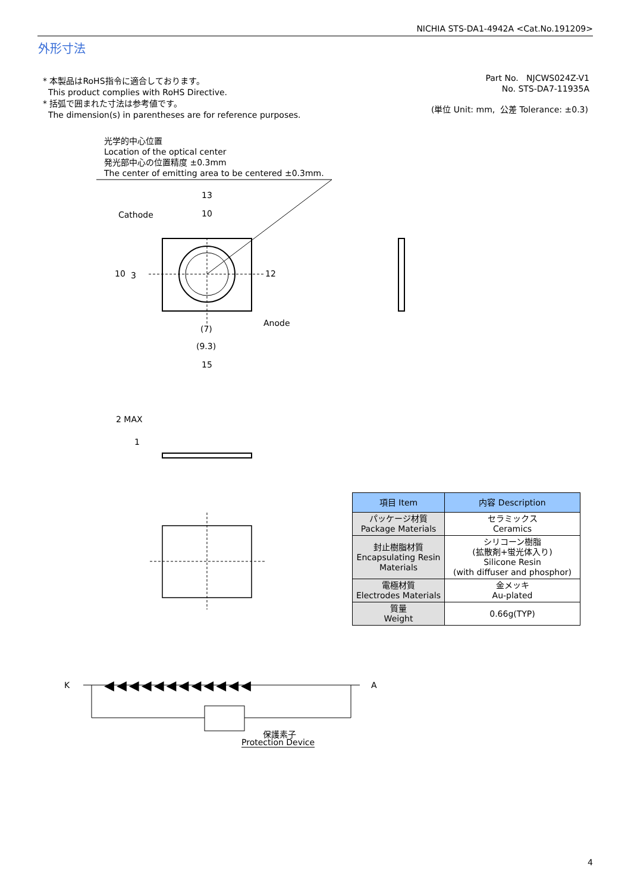NICHIA STS-DA1-4942A <Cat.No.191209>
外形寸法
* 本製品はRoHS指令に適合しております。
This product complies with RoHS Directive.
* 括弧で囲まれた寸法は参考値です。
The dimension(s) in parentheses are for reference purposes.
Part No. NJCWS024Z-V1
No. STS-DA7-11935A
(単位 Unit: mm, 公差 Tolerance: ±0.3)
光学的中心位置
Location of the optical center
発光部中心の位置精度 ±0.3mm
The center of emitting area to be centered ±0.3mm.
13
Cathode 10
10 3 12
Anode
(7)
(9.3)
15
2 MAX
1
| 項目 Item | 内容 Description |
| --- | --- |
| パッケージ材質 Package Materials | セラミックス Ceramics |
| 封止樹脂材質 Encapsulating Resin Materials | シリコーン樹脂 (拡散剤+蛍光体入り) Silicone Resin (with diffuser and phosphor) |
| 電極材質 Electrodes Materials | 金メッキ Au-plated |
| 質量 Weight | 0.66g(TYP) |
K ◀◀◀◀◀◀◀◀◀◀◀◀ A
保護素子
Protection Device
4